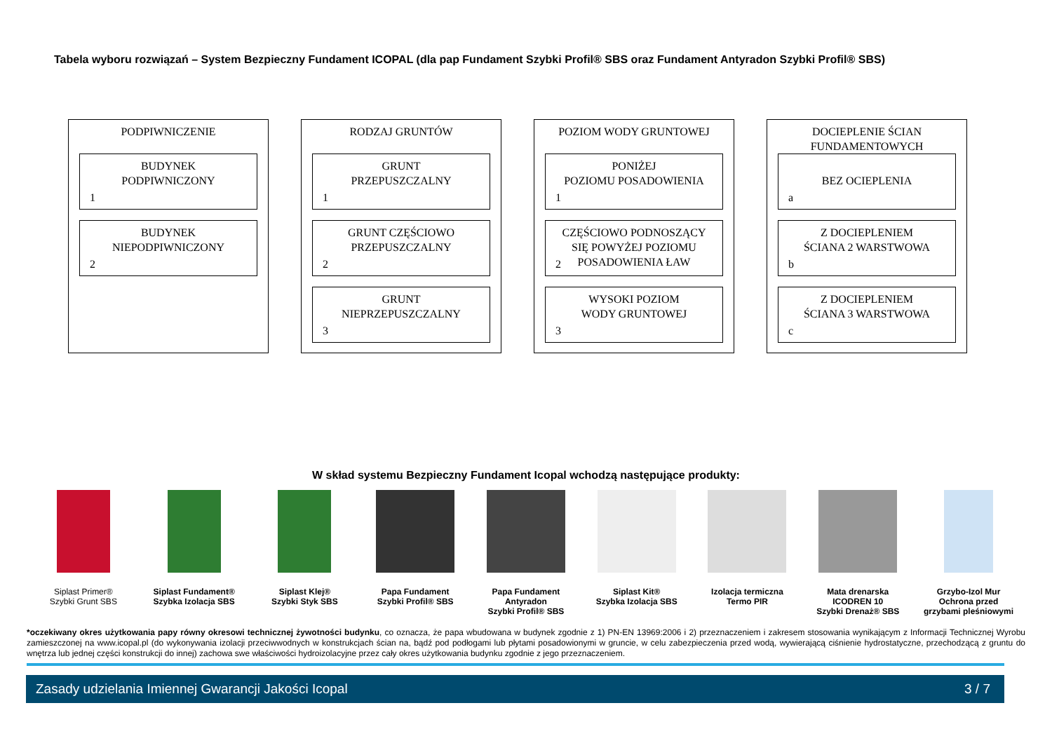Tabela wyboru rozwiązań – System Bezpieczny Fundament ICOPAL (dla pap Fundament Szybki Profil® SBS oraz Fundament Antyradon Szybki Profil® SBS)
PODPIWNICZENIE
BUDYNEK
PODPIWNICZONY
1
BUDYNEK
NIEPODPIWNICZONY
2
RODZAJ GRUNTÓW
GRUNT
PRZEPUSZCZALNY
1
GRUNT CZĘŚCIOWO
PRZEPUSZCZALNY
2
GRUNT
NIEPRZEPUSZCZALNY
3
POZIOM WODY GRUNTOWEJ
PONIŻEJ
POZIOMU POSADOWIENIA
1
CZĘŚCIOWO PODNOSZĄCY
SIĘ POWYŻEJ POZIOMU
POSADOWIENIA ŁAW
2
WYSOKI POZIOM
WODY GRUNTOWEJ
3
DOCIEPLENIE ŚCIAN
FUNDAMENTOWYCH
BEZ OCIEPLENIA
a
Z DOCIEPLENIEM
ŚCIANA 2 WARSTWOWA
b
Z DOCIEPLENIEM
ŚCIANA 3 WARSTWOWA
c
W skład systemu Bezpieczny Fundament Icopal wchodzą następujące produkty:
Siplast Primer®
Szybki Grunt SBS
Siplast Fundament®
Szybka Izolacja SBS
Siplast Klej®
Szybki Styk SBS
Papa Fundament
Szybki Profil® SBS
Papa Fundament
Antyradon
Szybki Profil® SBS
Siplast Kit®
Szybka Izolacja SBS
Izolacja termiczna
Termo PIR
Mata drenarska
ICODREN 10
Szybki Drenaż® SBS
Grzybo-Izol Mur
Ochrona przed
grzybami pleśniowymi
*oczekiwany okres użytkowania papy równy okresowi technicznej żywotności budynku, co oznacza, że papa wbudowana w budynek zgodnie z 1) PN-EN 13969:2006 i 2) przeznaczeniem i zakresem stosowania wynikającym z Informacji Technicznej Wyrobu zamieszczonej na www.icopal.pl (do wykonywania izolacji przeciwwodnych w konstrukcjach ścian na, bądź pod podłogami lub płytami posadowionymi w gruncie, w celu zabezpieczenia przed wodą, wywierającą ciśnienie hydrostatyczne, przechodzącą z gruntu do wnętrza lub jednej części konstrukcji do innej) zachowa swe właściwości hydroizolacyjne przez cały okres użytkowania budynku zgodnie z jego przeznaczeniem.
Zasady udzielania Imiennej Gwarancji Jakości Icopal 3 / 7